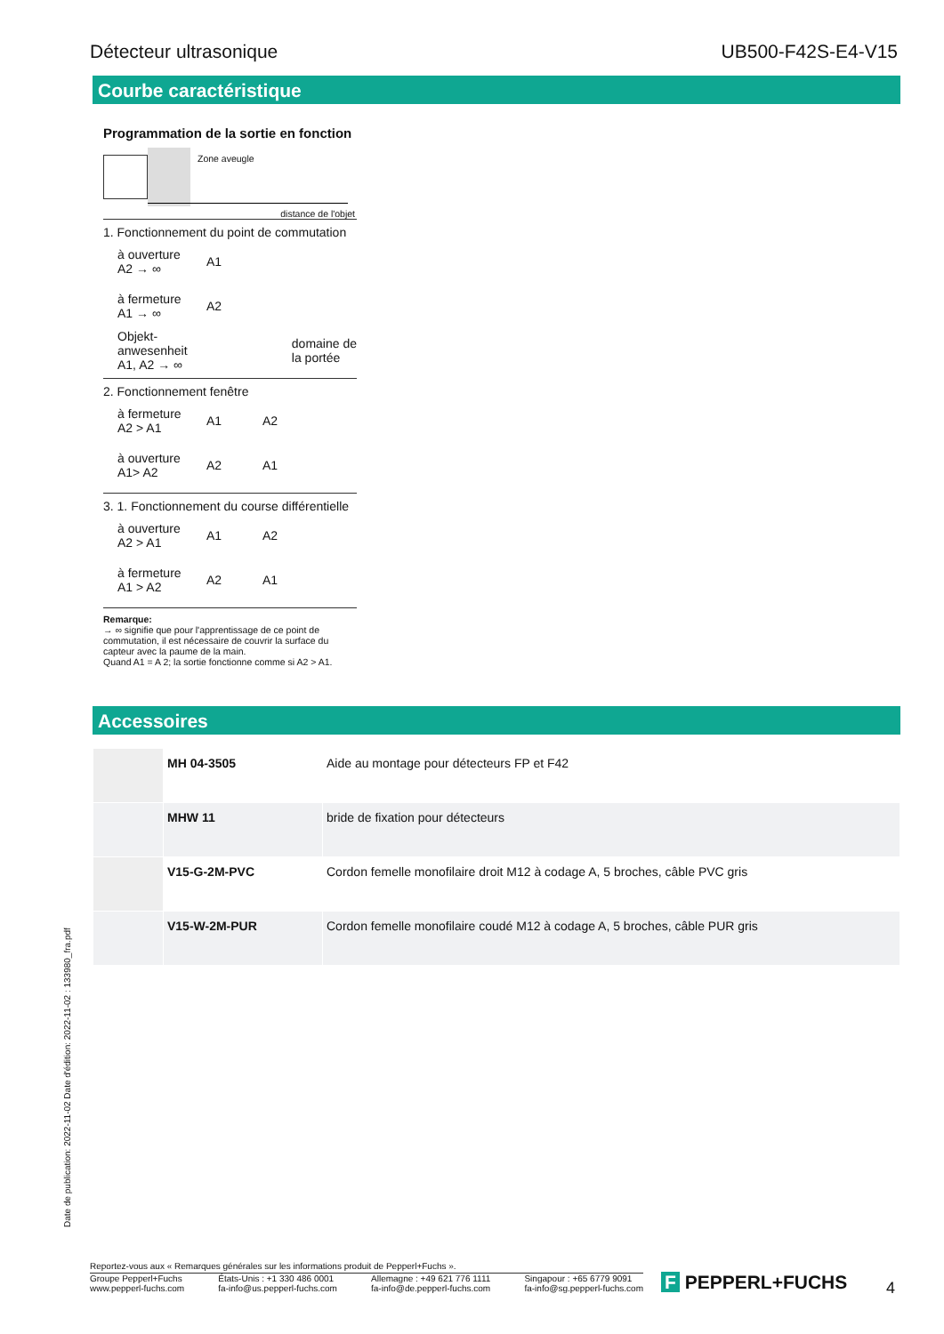Détecteur ultrasonique UB500-F42S-E4-V15
Courbe caractéristique
Programmation de la sortie en fonction
Zone aveugle
distance de l'objet
1. Fonctionnement du point de commutation
à ouverture
A2 → ∞
A1
à fermeture
A1 → ∞
A2
Objekt-
anwesenheit
A1, A2 → ∞
domaine de
la portée
2. Fonctionnement fenêtre
à fermeture
A2 > A1
A1 A2
à ouverture
A1> A2
A2 A1
3. 1. Fonctionnement du course différentielle
à ouverture
A2 > A1
A1 A2
à fermeture
A1 > A2
A2 A1
Remarque:
→ ∞ signifie que pour l'apprentissage de ce point de commutation, il est nécessaire de couvrir la surface du capteur avec la paume de la main.
Quand A1 = A 2; la sortie fonctionne comme si A2 > A1.
Accessoires
| | MH 04-3505 | Aide au montage pour détecteurs FP et F42 |
| | MHW 11 | bride de fixation pour détecteurs |
| | V15-G-2M-PVC | Cordon femelle monofilaire droit M12 à codage A, 5 broches, câble PVC gris |
| | V15-W-2M-PUR | Cordon femelle monofilaire coudé M12 à codage A, 5 broches, câble PUR gris |
Date de publication: 2022-11-02 Date d'édition: 2022-11-02 : 133980_fra.pdf
Reportez-vous aux « Remarques générales sur les informations produit de Pepperl+Fuchs ».
Groupe Pepperl+Fuchs
www.pepperl-fuchs.com États-Unis : +1 330 486 0001
fa-info@us.pepperl-fuchs.com Allemagne : +49 621 776 1111
fa-info@de.pepperl-fuchs.com Singapour : +65 6779 9091
fa-info@sg.pepperl-fuchs.com
F PEPPERL+FUCHS 4